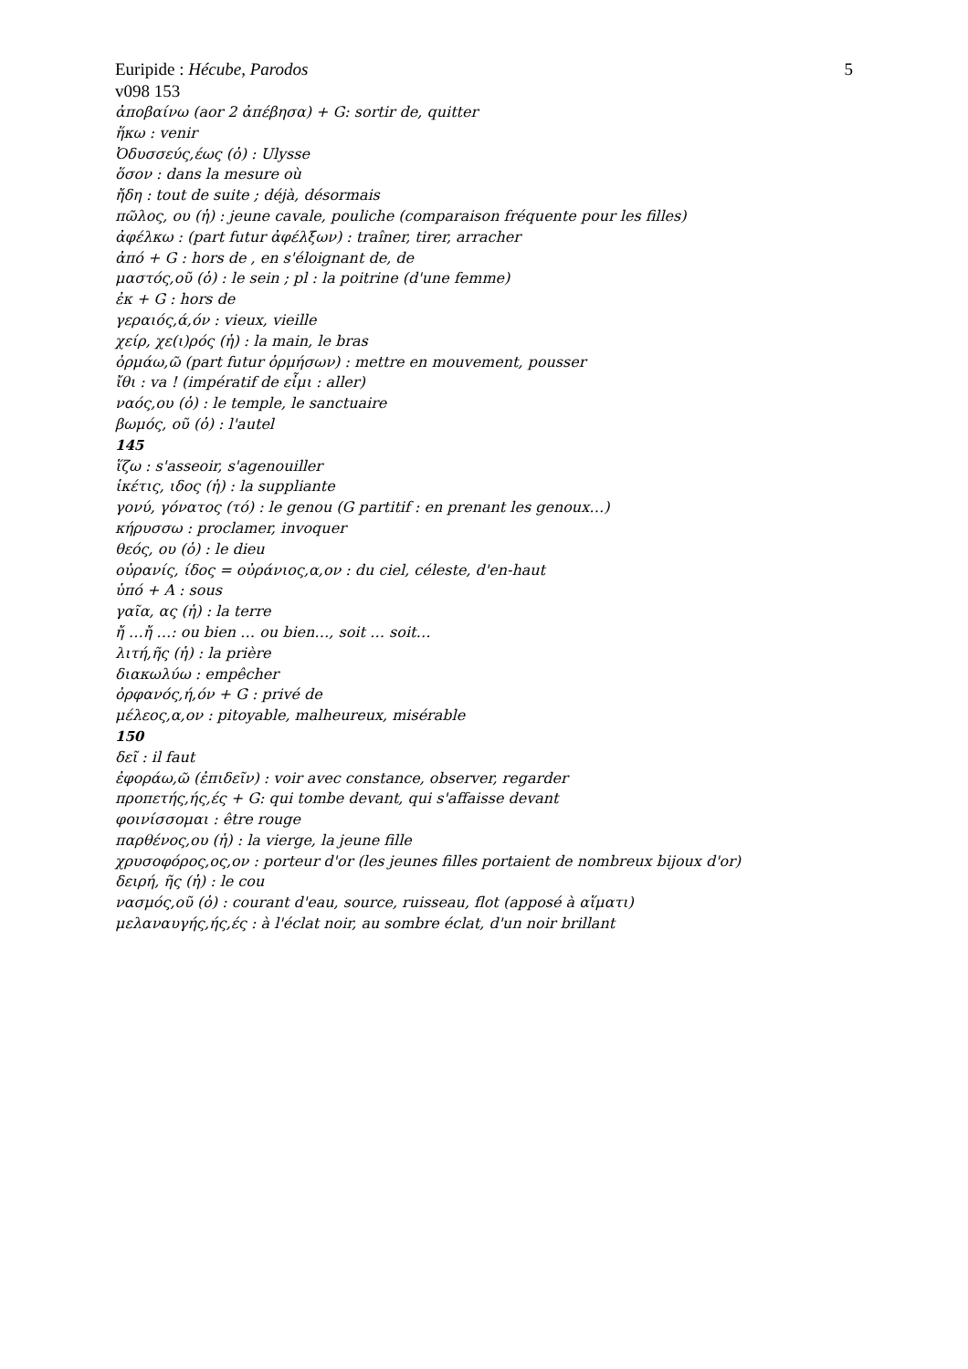Euripide : Hécube, Parodos 5
v098 153
ἀποβαίνω (aor 2 ἀπέβησα) + G: sortir de, quitter
ἥκω : venir
Ὀδυσσεύς,έως (ὁ) : Ulysse
ὅσον : dans la mesure où
ἤδη : tout de suite ; déjà, désormais
πῶλος, ου (ἡ) : jeune cavale, pouliche (comparaison fréquente pour les filles)
ἀφέλκω : (part futur ἀφέλξων) : traîner, tirer, arracher
ἀπό + G : hors de , en s'éloignant de, de
μαστός,οῦ (ὁ) : le sein ; pl : la poitrine (d'une femme)
ἐκ + G : hors de
γεραιός,ά,όν : vieux, vieille
χείρ, χε(ι)ρός (ἡ) : la main, le bras
ὁρμάω,ῶ (part futur ὁρμήσων) : mettre en mouvement, pousser
ἴθι : va ! (impératif de εἶμι : aller)
ναός,ου (ὁ) : le temple, le sanctuaire
βωμός, οῦ (ὁ) : l'autel
145
ἵζω : s'asseoir, s'agenouiller
ἱκέτις, ιδος (ἡ) : la suppliante
γονύ, γόνατος (τό) : le genou (G partitif : en prenant les genoux…)
κήρυσσω : proclamer, invoquer
θεός, ου (ὁ) : le dieu
οὐρανίς, ίδος = οὐράνιος,α,ον : du ciel, céleste, d'en-haut
ὑπό + A : sous
γαῖα, ας (ἡ) : la terre
ἤ …ἤ …: ou bien … ou bien…, soit … soit…
λιτή,ῆς (ἡ) : la prière
διακωλύω : empêcher
ὀρφανός,ή,όν + G : privé de
μέλεος,α,ον : pitoyable, malheureux, misérable
150
δεῖ : il faut
ἐφοράω,ῶ (ἐπιδεῖν) : voir avec constance, observer, regarder
προπετής,ής,ές + G: qui tombe devant, qui s'affaisse devant
φοινίσσομαι : être rouge
παρθένος,ου (ἡ) : la vierge, la jeune fille
χρυσοφόρος,ος,ον : porteur d'or (les jeunes filles portaient de nombreux bijoux d'or)
δειρή, ῆς (ἡ) : le cou
νασμός,οῦ (ὁ) : courant d'eau, source, ruisseau, flot (apposé à αἵματι)
μελαναυγής,ής,ές : à l'éclat noir, au sombre éclat, d'un noir brillant